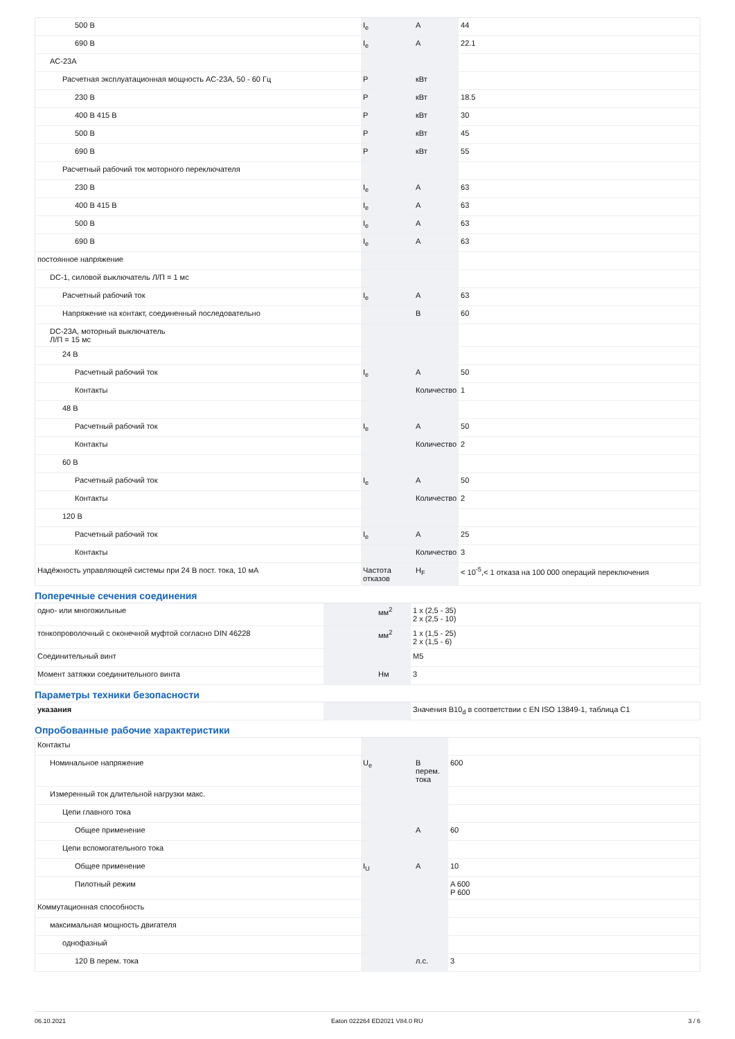| 500 В | I<sub>e</sub> | A | 44 |
| 690 В | I<sub>e</sub> | A | 22.1 |
| AC-23A | | | |
| Расчетная эксплуатационная мощность AC-23A, 50 - 60 Гц | P | кВт | |
| 230 В | P | кВт | 18.5 |
| 400 В 415 В | P | кВт | 30 |
| 500 В | P | кВт | 45 |
| 690 В | P | кВт | 55 |
| Расчетный рабочий ток моторного переключателя | | | |
| 230 В | I<sub>e</sub> | A | 63 |
| 400 В 415 В | I<sub>e</sub> | A | 63 |
| 500 В | I<sub>e</sub> | A | 63 |
| 690 В | I<sub>e</sub> | A | 63 |
| постоянное напряжение | | | |
| DC-1, силовой выключатель Л/П = 1 мс | | | |
| Расчетный рабочий ток | I<sub>e</sub> | A | 63 |
| Напряжение на контакт, соединенный последовательно | | В | 60 |
| DC-23A, моторный выключатель Л/П = 15 мс | | | |
| 24 В | | | |
| Расчетный рабочий ток | I<sub>e</sub> | A | 50 |
| Контакты | | Количество | 1 |
| 48 В | | | |
| Расчетный рабочий ток | I<sub>e</sub> | A | 50 |
| Контакты | | Количество | 2 |
| 60 В | | | |
| Расчетный рабочий ток | I<sub>e</sub> | A | 50 |
| Контакты | | Количество | 2 |
| 120 В | | | |
| Расчетный рабочий ток | I<sub>e</sub> | A | 25 |
| Контакты | | Количество | 3 |
| Надёжность управляющей системы при 24 В пост. тока, 10 мА | Частота отказов | H<sub>F</sub> | < 10<sup>-5</sup>,< 1 отказа на 100 000 операций переключения |
Поперечные сечения соединения
| одно- или многожильные | | мм<sup>2</sup> | 1 x (2,5 - 35) 2 x (2,5 - 10) |
| тонкопроволочный с оконечной муфтой согласно DIN 46228 | | мм<sup>2</sup> | 1 x (1,5 - 25) 2 x (1,5 - 6) |
| Соединительный винт | | | M5 |
| Момент затяжки соединительного винта | | Нм | 3 |
Параметры техники безопасности
| указания | | | Значения B10<sub>d</sub> в соответствии с EN ISO 13849-1, таблица C1 |
Опробованные рабочие характеристики
| Контакты | | | |
| Номинальное напряжение | U<sub>e</sub> | В перем. тока | 600 |
| Измеренный ток длительной нагрузки макс. | | | |
| Цепи главного тока | | | |
| Общее применение | | A | 60 |
| Цепи вспомогательного тока | | | |
| Общее применение | I<sub>U</sub> | A | 10 |
| Пилотный режим | | | A 600 P 600 |
| Коммутационная способность | | | |
| максимальная мощность двигателя | | | |
| однофазный | | | |
| 120 В перем. тока | | л.с. | 3 |
06.10.2021 Eaton 022264 ED2021 V84.0 RU 3 / 6